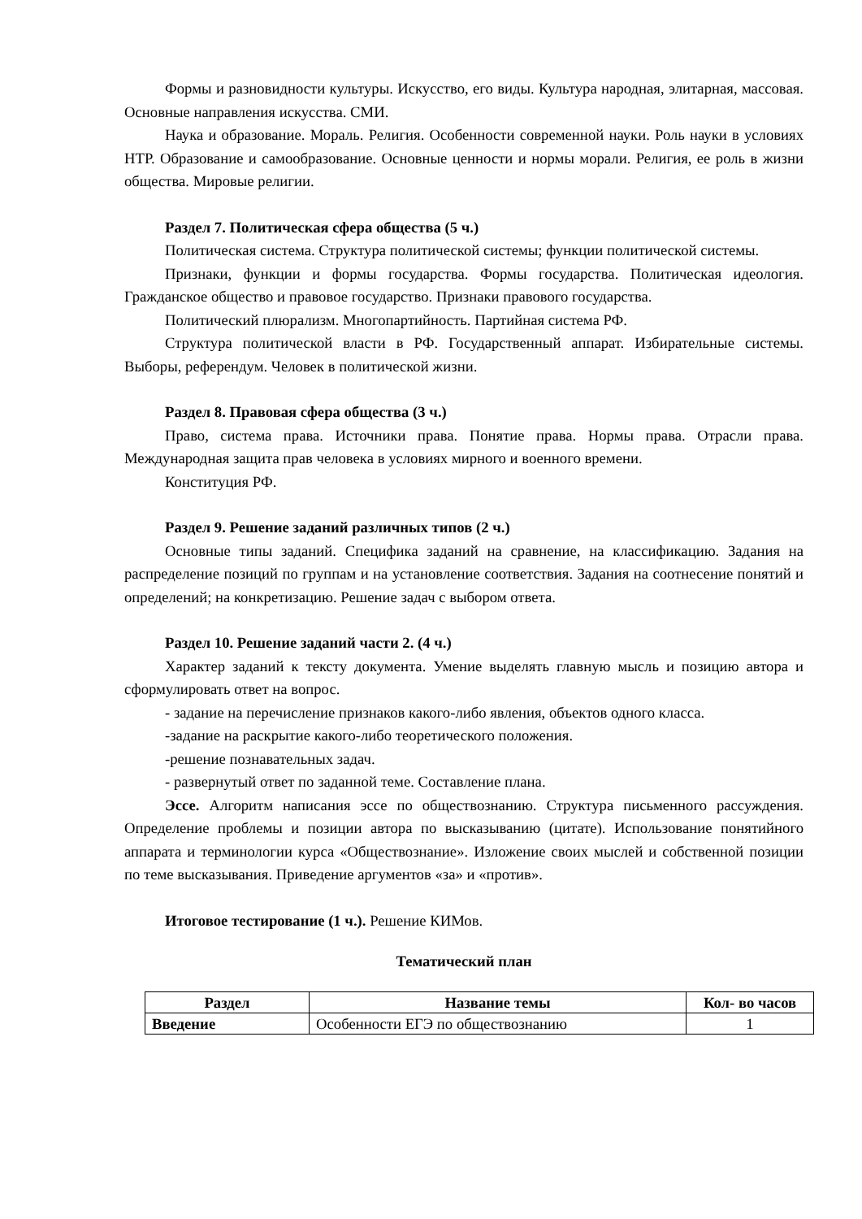Формы и разновидности культуры. Искусство, его виды. Культура народная, элитарная, массовая. Основные направления искусства. СМИ.
Наука и образование. Мораль. Религия. Особенности современной науки. Роль науки в условиях НТР. Образование и самообразование. Основные ценности и нормы морали. Религия, ее роль в жизни общества. Мировые религии.
Раздел 7. Политическая сфера общества (5 ч.)
Политическая система. Структура политической системы; функции политической системы.
Признаки, функции и формы государства. Формы государства. Политическая идеология. Гражданское общество и правовое государство. Признаки правового государства.
Политический плюрализм. Многопартийность. Партийная система РФ.
Структура политической власти в РФ. Государственный аппарат. Избирательные системы. Выборы, референдум. Человек в политической жизни.
Раздел 8. Правовая сфера общества (3 ч.)
Право, система права. Источники права. Понятие права. Нормы права. Отрасли права. Международная защита прав человека в условиях мирного и военного времени.
Конституция РФ.
Раздел 9. Решение заданий различных типов (2 ч.)
Основные типы заданий. Специфика заданий на сравнение, на классификацию. Задания на распределение позиций по группам и на установление соответствия. Задания на соотнесение понятий и определений; на конкретизацию. Решение задач с выбором ответа.
Раздел 10. Решение заданий части 2. (4 ч.)
Характер заданий к тексту документа. Умение выделять главную мысль и позицию автора и сформулировать ответ на вопрос.
- задание на перечисление признаков какого-либо явления, объектов одного класса.
-задание на раскрытие какого-либо теоретического положения.
-решение познавательных задач.
- развернутый ответ по заданной теме. Составление плана.
Эссе. Алгоритм написания эссе по обществознанию. Структура письменного рассуждения. Определение проблемы и позиции автора по высказыванию (цитате). Использование понятийного аппарата и терминологии курса «Обществознание». Изложение своих мыслей и собственной позиции по теме высказывания. Приведение аргументов «за» и «против».
Итоговое тестирование (1 ч.). Решение КИМов.
Тематический план
| Раздел | Название темы | Кол- во часов |
| --- | --- | --- |
| Введение | Особенности ЕГЭ по обществознанию | 1 |